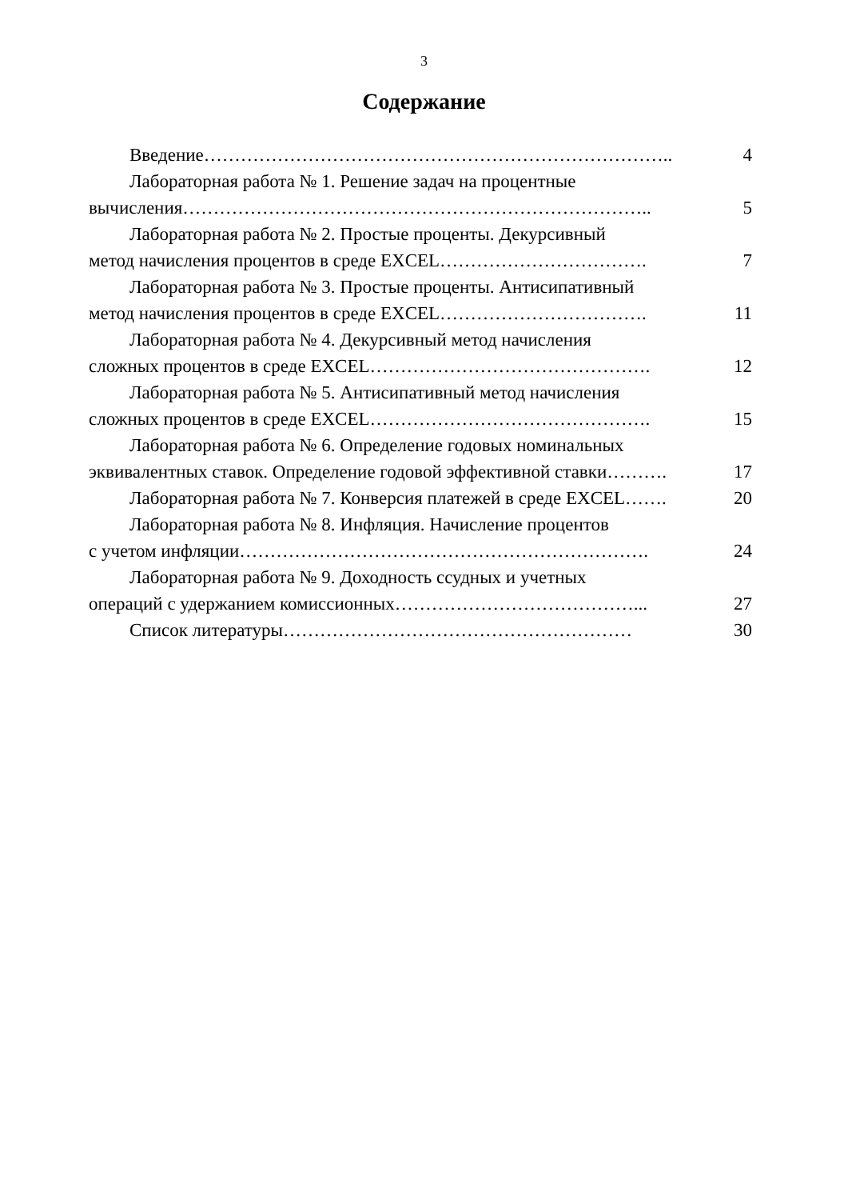3
Содержание
Введение………………………………………………………………….. 4
Лабораторная работа № 1. Решение задач на процентные
вычисления…………………………………………………………………..
5
Лабораторная работа № 2. Простые проценты. Декурсивный
метод начисления процентов в среде EXCEL…………………………….
7
Лабораторная работа № 3. Простые проценты. Антисипативный
метод начисления процентов в среде EXCEL…………………………….
11
Лабораторная работа № 4. Декурсивный метод начисления
сложных процентов в среде EXCEL……………………………………….
12
Лабораторная работа № 5. Антисипативный метод начисления
сложных процентов в среде EXCEL……………………………………….
15
Лабораторная работа № 6. Определение годовых номинальных
эквивалентных ставок. Определение годовой эффективной ставки……….
17
Лабораторная работа № 7. Конверсия платежей в среде EXCEL…….
20
Лабораторная работа № 8. Инфляция. Начисление процентов
с учетом инфляции………………………………………………………….
24
Лабораторная работа № 9. Доходность ссудных и учетных
операций с удержанием комиссионных…………………………………...
27
Список литературы………………………………………………… 30